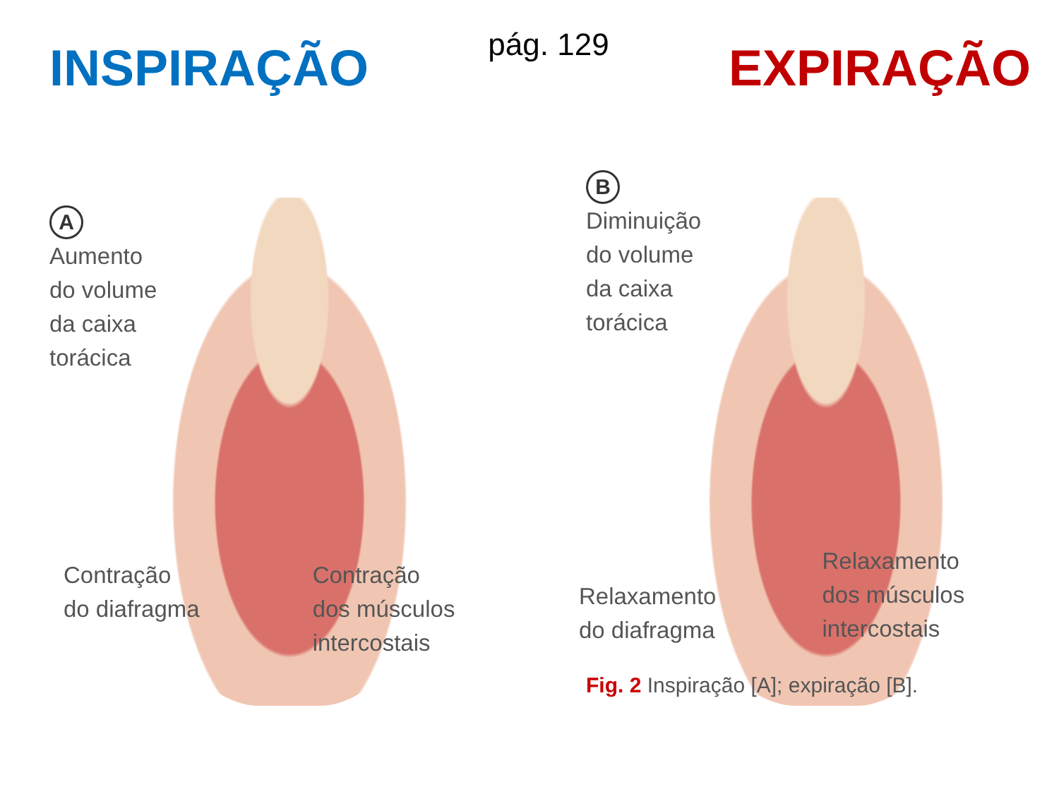INSPIRAÇÃO
pág. 129
EXPIRAÇÃO
A
Aumento
do volume
da caixa
torácica
Contração
do diafragma
Contração
dos músculos
intercostais
B
Diminuição
do volume
da caixa
torácica
Relaxamento
do diafragma
Relaxamento
dos músculos
intercostais
Fig. 2 Inspiração [A]; expiração [B].